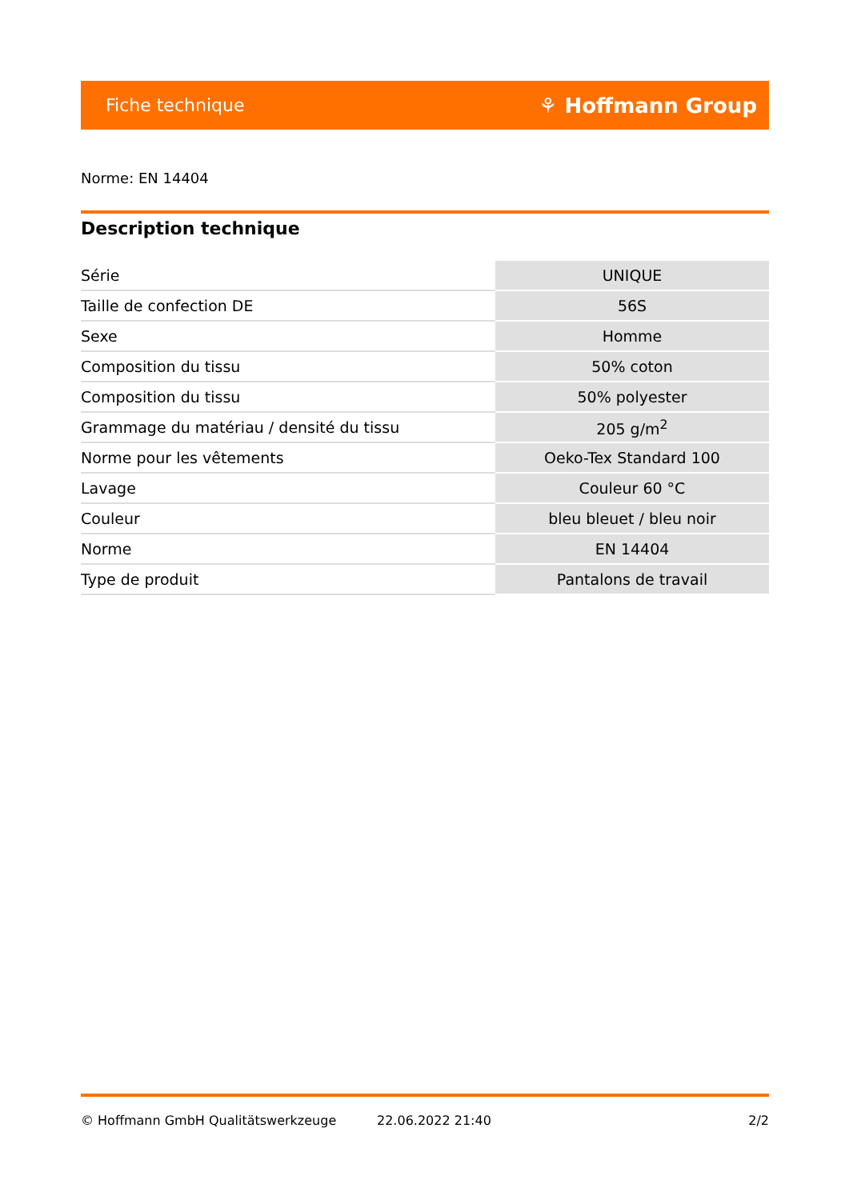Fiche technique ⚘ Hoffmann Group
Norme: EN 14404
Description technique
| Série | UNIQUE |
| Taille de confection DE | 56S |
| Sexe | Homme |
| Composition du tissu | 50% coton |
| Composition du tissu | 50% polyester |
| Grammage du matériau / densité du tissu | 205 g/m<sup>2</sup> |
| Norme pour les vêtements | Oeko-Tex Standard 100 |
| Lavage | Couleur 60 °C |
| Couleur | bleu bleuet / bleu noir |
| Norme | EN 14404 |
| Type de produit | Pantalons de travail |
© Hoffmann GmbH Qualitätswerkzeuge 22.06.2022 21:40 2/2